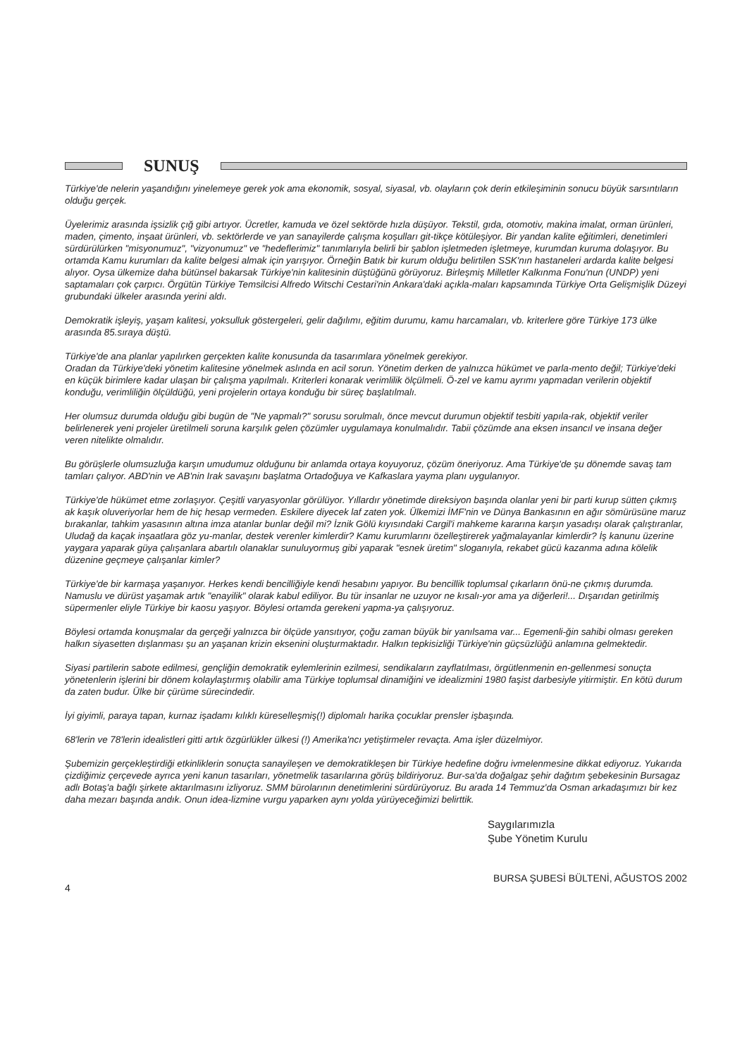SUNUŞ
Türkiye'de nelerin yaşandığını yinelemeye gerek yok ama ekonomik, sosyal, siyasal, vb. olayların çok derin etkileşiminin sonucu büyük sarsıntıların olduğu gerçek.
Üyelerimiz arasında işsizlik çığ gibi artıyor. Ücretler, kamuda ve özel sektörde hızla düşüyor. Tekstil, gıda, otomotiv, makina imalat, orman ürünleri, maden, çimento, inşaat ürünleri, vb. sektörlerde ve yan sanayilerde çalışma koşulları git-tikçe kötüleşiyor. Bir yandan kalite eğitimleri, denetimleri sürdürülürken "misyonumuz", "vizyonumuz" ve "hedeflerimiz" tanımlarıyla belirli bir şablon işletmeden işletmeye, kurumdan kuruma dolaşıyor. Bu ortamda Kamu kurumları da kalite belgesi almak için yarışıyor. Örneğin Batık bir kurum olduğu belirtilen SSK'nın hastaneleri ardarda kalite belgesi alıyor. Oysa ülkemize daha bütünsel bakarsak Türkiye'nin kalitesinin düştüğünü görüyoruz. Birleşmiş Milletler Kalkınma Fonu'nun (UNDP) yeni saptamaları çok çarpıcı. Örgütün Türkiye Temsilcisi Alfredo Witschi Cestari'nin Ankara'daki açıkla-maları kapsamında Türkiye Orta Gelişmişlik Düzeyi grubundaki ülkeler arasında yerini aldı.
Demokratik işleyiş, yaşam kalitesi, yoksulluk göstergeleri, gelir dağılımı, eğitim durumu, kamu harcamaları, vb. kriterlere göre Türkiye 173 ülke arasında 85.sıraya düştü.
Türkiye'de ana planlar yapılırken gerçekten kalite konusunda da tasarımlara yönelmek gerekiyor.
Oradan da Türkiye'deki yönetim kalitesine yönelmek aslında en acil sorun. Yönetim derken de yalnızca hükümet ve parla-mento değil; Türkiye'deki en küçük birimlere kadar ulaşan bir çalışma yapılmalı. Kriterleri konarak verimlilik ölçülmeli. Ö-zel ve kamu ayrımı yapmadan verilerin objektif konduğu, verimliliğin ölçüldüğü, yeni projelerin ortaya konduğu bir süreç başlatılmalı.
Her olumsuz durumda olduğu gibi bugün de "Ne yapmalı?" sorusu sorulmalı, önce mevcut durumun objektif tesbiti yapıla-rak, objektif veriler belirlenerek yeni projeler üretilmeli soruna karşılık gelen çözümler uygulamaya konulmalıdır. Tabii çözümde ana eksen insancıl ve insana değer veren nitelikte olmalıdır.
Bu görüşlerle olumsuzluğa karşın umudumuz olduğunu bir anlamda ortaya koyuyoruz, çözüm öneriyoruz. Ama Türkiye'de şu dönemde savaş tam tamları çalıyor. ABD'nin ve AB'nin Irak savaşını başlatma Ortadoğuya ve Kafkaslara yayma planı uygulanıyor.
Türkiye'de hükümet etme zorlaşıyor. Çeşitli varyasyonlar görülüyor. Yıllardır yönetimde direksiyon başında olanlar yeni bir parti kurup sütten çıkmış ak kaşık oluveriyorlar hem de hiç hesap vermeden. Eskilere diyecek laf zaten yok. Ülkemizi İMF'nin ve Dünya Bankasının en ağır sömürüsüne maruz bırakanlar, tahkim yasasının altına imza atanlar bunlar değil mi? İznik Gölü kıyısındaki Cargil'i mahkeme kararına karşın yasadışı olarak çalıştıranlar, Uludağ da kaçak inşaatlara göz yu-manlar, destek verenler kimlerdir? Kamu kurumlarını özelleştirerek yağmalayanlar kimlerdir? İş kanunu üzerine yaygara yaparak güya çalışanlara abartılı olanaklar sunuluyormuş gibi yaparak "esnek üretim" sloganıyla, rekabet gücü kazanma adına kölelik düzenine geçmeye çalışanlar kimler?
Türkiye'de bir karmaşa yaşanıyor. Herkes kendi bencilliğiyle kendi hesabını yapıyor. Bu bencillik toplumsal çıkarların önü-ne çıkmış durumda. Namuslu ve dürüst yaşamak artık "enayilik" olarak kabul ediliyor. Bu tür insanlar ne uzuyor ne kısalı-yor ama ya diğerleri!... Dışarıdan getirilmiş süpermenler eliyle Türkiye bir kaosu yaşıyor. Böylesi ortamda gerekeni yapma-ya çalışıyoruz.
Böylesi ortamda konuşmalar da gerçeği yalnızca bir ölçüde yansıtıyor, çoğu zaman büyük bir yanılsama var... Egemenli-ğin sahibi olması gereken halkın siyasetten dışlanması şu an yaşanan krizin eksenini oluşturmaktadır. Halkın tepkisizliği Türkiye'nin güçsüzlüğü anlamına gelmektedir.
Siyasi partilerin sabote edilmesi, gençliğin demokratik eylemlerinin ezilmesi, sendikaların zayflatılması, örgütlenmenin en-gellenmesi sonuçta yönetenlerin işlerini bir dönem kolaylaştırmış olabilir ama Türkiye toplumsal dinamiğini ve idealizmini 1980 faşist darbesiyle yitirmiştir. En kötü durum da zaten budur. Ülke bir çürüme sürecindedir.
İyi giyimli, paraya tapan, kurnaz işadamı kılıklı küreselleşmiş(!) diplomalı harika çocuklar prensler işbaşında.
68'lerin ve 78'lerin idealistleri gitti artık özgürlükler ülkesi (!) Amerika'ncı yetiştirmeler revaçta. Ama işler düzelmiyor.
Şubemizin gerçekleştirdiği etkinliklerin sonuçta sanayileşen ve demokratikleşen bir Türkiye hedefine doğru ivmelenmesine dikkat ediyoruz. Yukarıda çizdiğimiz çerçevede ayrıca yeni kanun tasarıları, yönetmelik tasarılarına görüş bildiriyoruz. Bur-sa'da doğalgaz şehir dağıtım şebekesinin Bursagaz adlı Botaş'a bağlı şirkete aktarılmasını izliyoruz. SMM bürolarının denetimlerini sürdürüyoruz. Bu arada 14 Temmuz'da Osman arkadaşımızı bir kez daha mezarı başında andık. Onun idea-lizmine vurgu yaparken aynı yolda yürüyeceğimizi belirttik.
Saygılarımızla
Şube Yönetim Kurulu
4 BURSA ŞUBESİ BÜLTENİ, AĞUSTOS 2002